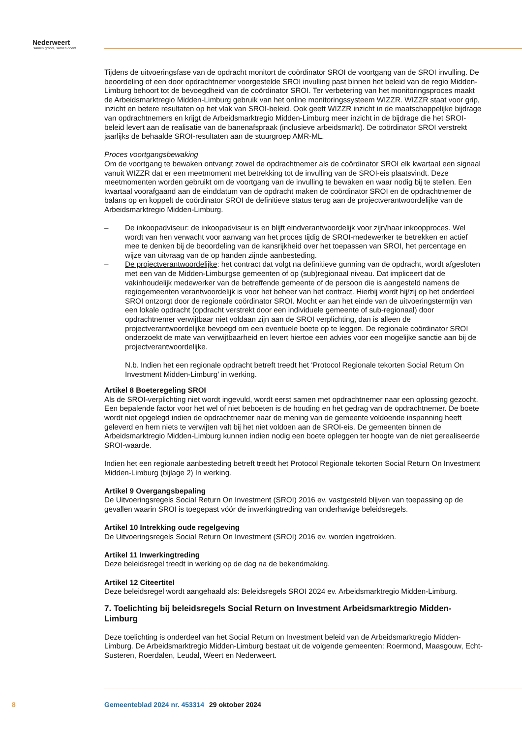Nederweert
samen groots, samen doen!
Tijdens de uitvoeringsfase van de opdracht monitort de coördinator SROI de voortgang van de SROI invulling. De beoordeling of een door opdrachtnemer voorgestelde SROI invulling past binnen het beleid van de regio Midden-Limburg behoort tot de bevoegdheid van de coördinator SROI. Ter verbetering van het monitoringsproces maakt de Arbeidsmarktregio Midden-Limburg gebruik van het online moni­toringssysteem WIZZR. WIZZR staat voor grip, inzicht en betere resultaten op het vlak van SROI-beleid. Ook geeft WIZZR inzicht in de maatschappelijke bijdrage van opdrachtnemers en krijgt de Arbeidsmarkt­regio Midden-Limburg meer inzicht in de bijdrage die het SROI-beleid levert aan de realisatie van de banenafspraak (inclusieve arbeidsmarkt). De coördinator SROI verstrekt jaarlijks de behaalde SROI-re­sultaten aan de stuurgroep AMR-ML.
Proces voortgangsbewaking
Om de voortgang te bewaken ontvangt zowel de opdrachtnemer als de coördinator SROI elk kwartaal een signaal vanuit WIZZR dat er een meetmoment met betrekking tot de invulling van de SROI-eis plaatsvindt. Deze meetmomenten worden gebruikt om de voortgang van de invulling te bewaken en waar nodig bij te stellen. Een kwartaal voorafgaand aan de einddatum van de opdracht maken de coör­dinator SROI en de opdrachtnemer de balans op en koppelt de coördinator SROI de definitieve status terug aan de projectverantwoordelijke van de Arbeidsmarktregio Midden-Limburg.
– De inkoopadviseur: de inkoopadviseur is en blijft eindverantwoordelijk voor zijn/haar inkoopproces. Wel wordt van hen verwacht voor aanvang van het proces tijdig de SROI-medewerker te betrekken en actief mee te denken bij de beoordeling van de kansrijkheid over het toepassen van SROI, het percentage en wijze van uitvraag van de op handen zijnde aanbesteding.
– De projectverantwoordelijke: het contract dat volgt na definitieve gunning van de opdracht, wordt afgesloten met een van de Midden-Limburgse gemeenten of op (sub)regionaal niveau. Dat impli­ceert dat de vakinhoudelijk medewerker van de betreffende gemeente of de persoon die is aange­steld namens de regiogemeenten verantwoordelijk is voor het beheer van het contract. Hierbij wordt hij/zij op het onderdeel SROI ontzorgt door de regionale coördinator SROI. Mocht er aan het einde van de uitvoeringstermijn van een lokale opdracht (opdracht verstrekt door een indivi­duele gemeente of sub-regionaal) door opdrachtnemer verwijtbaar niet voldaan zijn aan de SROI verplichting, dan is alleen de projectverantwoordelijke bevoegd om een eventuele boete op te leggen. De regionale coördinator SROI onderzoekt de mate van verwijtbaarheid en levert hiertoe een advies voor een mogelijke sanctie aan bij de projectverantwoordelijke.
N.b. Indien het een regionale opdracht betreft treedt het ‘Protocol Regionale tekorten Social Return On Investment Midden-Limburg’ in werking.
Artikel 8 Boeteregeling SROI
Als de SROI-verplichting niet wordt ingevuld, wordt eerst samen met opdrachtnemer naar een oplossing gezocht. Een bepalende factor voor het wel of niet beboeten is de houding en het gedrag van de op­drachtnemer. De boete wordt niet opgelegd indien de opdrachtnemer naar de mening van de gemeente voldoende inspanning heeft geleverd en hem niets te verwijten valt bij het niet voldoen aan de SROI-eis. De gemeenten binnen de Arbeidsmarktregio Midden-Limburg kunnen indien nodig een boete op­leggen ter hoogte van de niet gerealiseerde SROI-waarde.
Indien het een regionale aanbesteding betreft treedt het Protocol Regionale tekorten Social Return On Investment Midden-Limburg (bijlage 2) In werking.
Artikel 9 Overgangsbepaling
De Uitvoeringsregels Social Return On Investment (SROI) 2016 ev. vastgesteld blijven van toepassing op de gevallen waarin SROI is toegepast vóór de inwerkingtreding van onderhavige beleidsregels.
Artikel 10 Intrekking oude regelgeving
De Uitvoeringsregels Social Return On Investment (SROI) 2016 ev. worden ingetrokken.
Artikel 11 Inwerkingtreding
Deze beleidsregel treedt in werking op de dag na de bekendmaking.
Artikel 12 Citeertitel
Deze beleidsregel wordt aangehaald als: Beleidsregels SROI 2024 ev. Arbeidsmarktregio Midden-Limburg.
7. Toelichting bij beleidsregels Social Return on Investment Arbeidsmarktregio Midden-Limburg
Deze toelichting is onderdeel van het Social Return on Investment beleid van de Arbeidsmarktregio Midden-Limburg. De Arbeidsmarktregio Midden-Limburg bestaat uit de volgende gemeenten: Roermond, Maasgouw, Echt-Susteren, Roerdalen, Leudal, Weert en Nederweert.
8 Gemeenteblad 2024 nr. 453314 29 oktober 2024